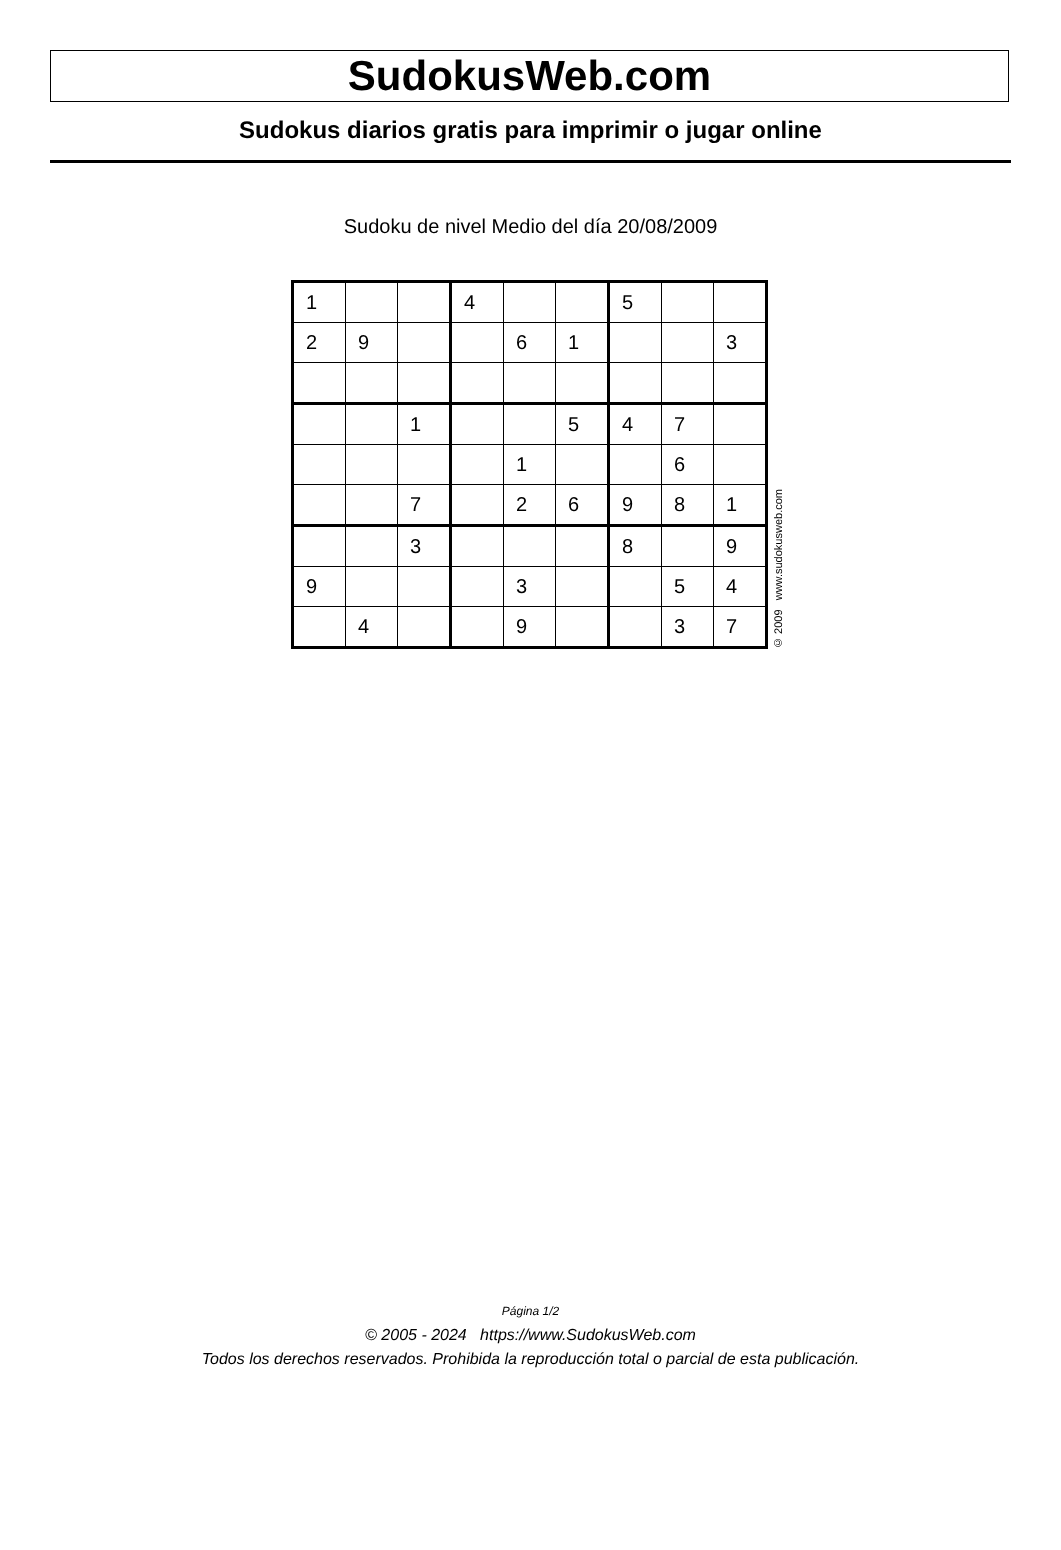SudokusWeb.com
Sudokus diarios gratis para imprimir o jugar online
Sudoku de nivel Medio del día 20/08/2009
| 1 | | | 4 | | | 5 | | |
| 2 | 9 | | | 6 | 1 | | | 3 |
| | | 1 | | | 5 | 4 | 7 | |
| | | | | 1 | | | 6 | |
| | | 7 | | 2 | 6 | 9 | 8 | 1 |
| | | 3 | | | | 8 | | 9 |
| 9 | | | | 3 | | | 5 | 4 |
| | 4 | | | 9 | | | 3 | 7 |
© 2009 www.sudokusweb.com
Página 1/2
© 2005 - 2024 https://www.SudokusWeb.com
Todos los derechos reservados. Prohibida la reproducción total o parcial de esta publicación.